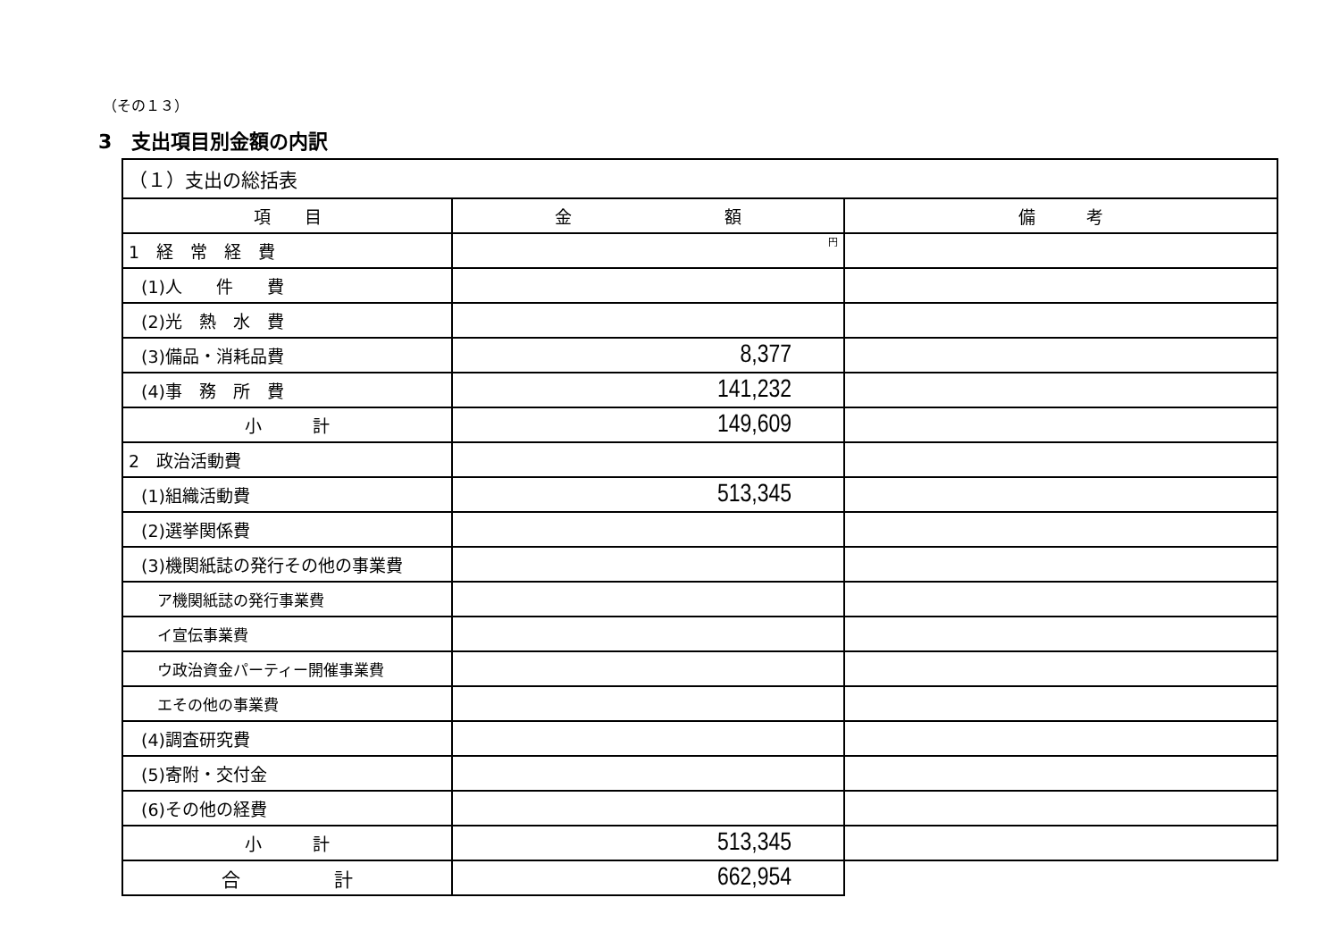（その１３）
3　支出項目別金額の内訳
| （１）支出の総括表 | | |
| 項 目 | 金 額 | 備 考 |
| 1 経 常 経 費 | 円 | |
| (1)人 件 費 | | |
| (2)光 熱 水 費 | | |
| (3)備品・消耗品費 | 8,377 | |
| (4)事 務 所 費 | 141,232 | |
| 小 計 | 149,609 | |
| 2 政治活動費 | | |
| (1)組織活動費 | 513,345 | |
| (2)選挙関係費 | | |
| (3)機関紙誌の発行その他の事業費 | | |
| ア機関紙誌の発行事業費 | | |
| イ宣伝事業費 | | |
| ウ政治資金パーティー開催事業費 | | |
| エその他の事業費 | | |
| (4)調査研究費 | | |
| (5)寄附・交付金 | | |
| (6)その他の経費 | | |
| 小 計 | 513,345 | |
| 合 計 | 662,954 | |